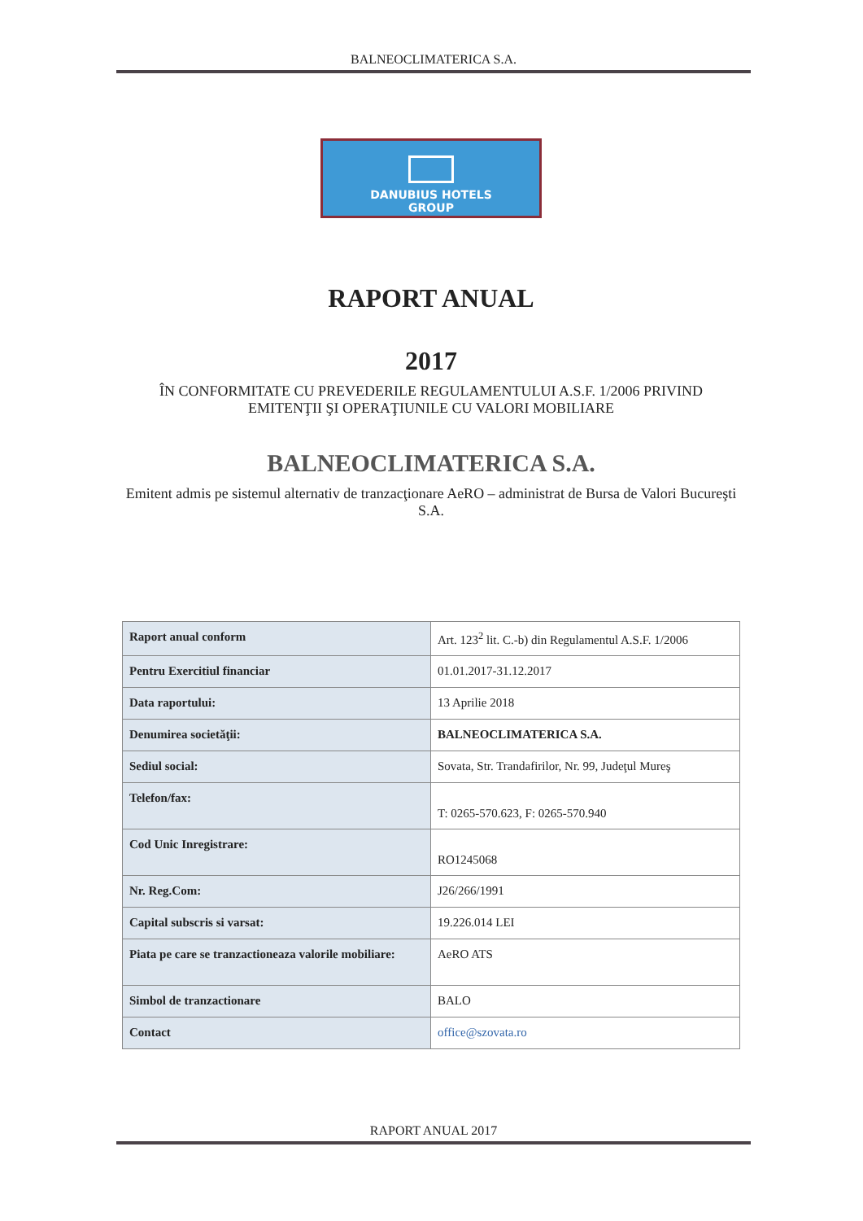BALNEOCLIMATERICA S.A.
DANUBIUS HOTELS
GROUP
RAPORT ANUAL
2017
ÎN CONFORMITATE CU PREVEDERILE REGULAMENTULUI A.S.F. 1/2006 PRIVIND EMITENŢII ŞI OPERAŢIUNILE CU VALORI MOBILIARE
BALNEOCLIMATERICA S.A.
Emitent admis pe sistemul alternativ de tranzacţionare AeRO – administrat de Bursa de Valori Bucureşti S.A.
| Raport anual conform | Art. 123<sup>2</sup> lit. C.-b) din Regulamentul A.S.F. 1/2006 |
| Pentru Exercitiul financiar | 01.01.2017-31.12.2017 |
| Data raportului: | 13 Aprilie 2018 |
| Denumirea societăţii: | BALNEOCLIMATERICA S.A. |
| Sediul social: | Sovata, Str. Trandafirilor, Nr. 99, Judeţul Mureş |
| Telefon/fax: | T: 0265-570.623, F: 0265-570.940 |
| Cod Unic Inregistrare: | RO1245068 |
| Nr. Reg.Com: | J26/266/1991 |
| Capital subscris si varsat: | 19.226.014 LEI |
| Piata pe care se tranzactioneaza valorile mobiliare: | AeRO ATS |
| Simbol de tranzactionare | BALO |
| Contact | office@szovata.ro |
RAPORT ANUAL 2017